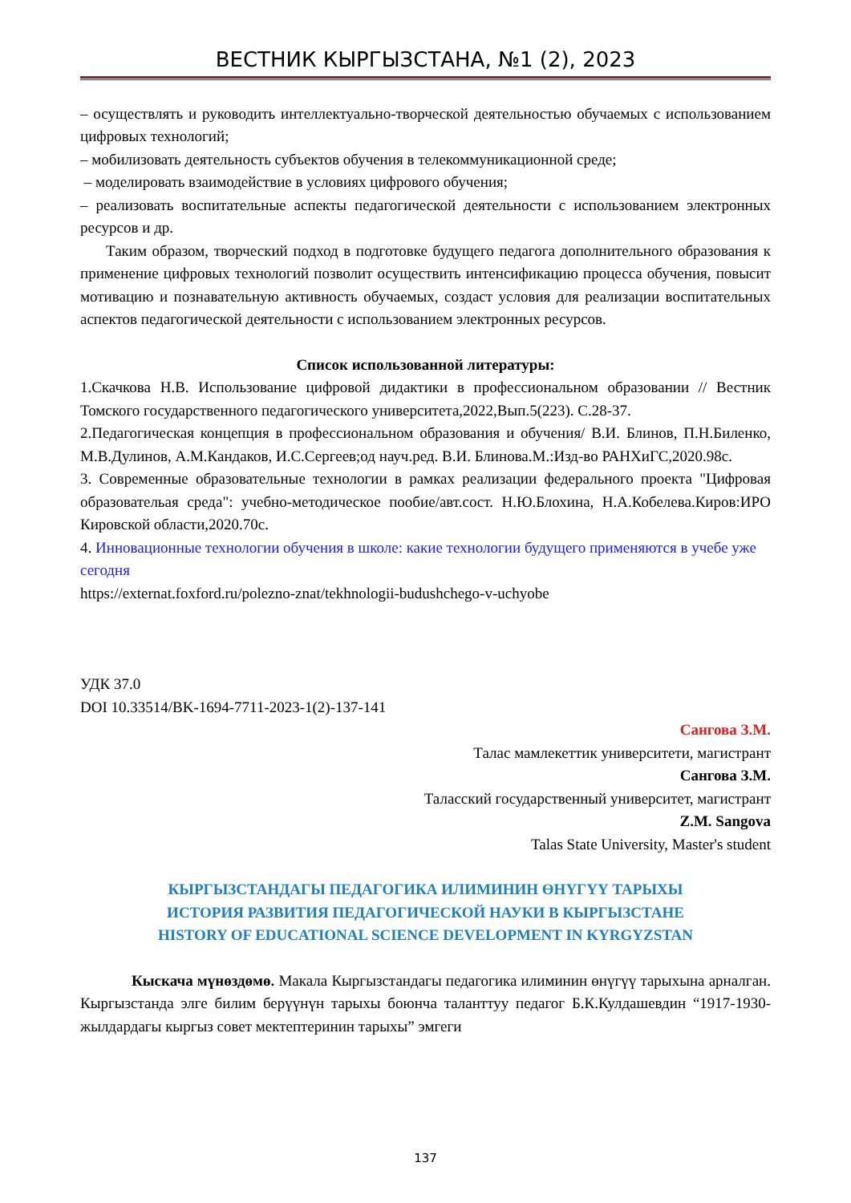ВЕСТНИК КЫРГЫЗСТАНА, №1 (2), 2023
– осуществлять и руководить интеллектуально-творческой деятельностью обучаемых с использованием цифровых технологий;
– мобилизовать деятельность субъектов обучения в телекоммуникационной среде;
– моделировать взаимодействие в условиях цифрового обучения;
– реализовать воспитательные аспекты педагогической деятельности с использованием электронных ресурсов и др.
Таким образом, творческий подход в подготовке будущего педагога дополнительного образования к применение цифровых технологий позволит осуществить интенсификацию процесса обучения, повысит мотивацию и познавательную активность обучаемых, создаст условия для реализации воспитательных аспектов педагогической деятельности с использованием электронных ресурсов.
Список использованной литературы:
1.Скачкова Н.В. Использование цифровой дидактики в профессиональном образовании // Вестник Томского государственного педагогического университета,2022,Вып.5(223). С.28-37.
2.Педагогическая концепция в профессиональном образования и обучения/ В.И. Блинов, П.Н.Биленко, М.В.Дулинов, А.М.Кандаков, И.С.Сергеев;од науч.ред. В.И. Блинова.М.:Изд-во РАНХиГС,2020.98с.
3. Современные образовательные технологии в рамках реализации федерального проекта "Цифровая образовательая среда": учебно-методическое пообие/авт.сост. Н.Ю.Блохина, Н.А.Кобелева.Киров:ИРО Кировской области,2020.70с.
4. Инновационные технологии обучения в школе: какие технологии будущего применяются в учебе уже сегодня
https://externat.foxford.ru/polezno-znat/tekhnologii-budushchego-v-uchyobe
УДК 37.0
DOI 10.33514/BK-1694-7711-2023-1(2)-137-141
Сангова З.М.
Талас мамлекеттик университети, магистрант
Сангова З.М.
Таласский государственный университет, магистрант
Z.M. Sangova
Talas State University, Master's student
КЫРГЫЗСТАНДАГЫ ПЕДАГОГИКА ИЛИМИНИН ӨНҮГҮҮ ТАРЫХЫ
ИСТОРИЯ РАЗВИТИЯ ПЕДАГОГИЧЕСКОЙ НАУКИ В КЫРГЫЗСТАНЕ
HISTORY OF EDUCATIONAL SCIENCE DEVELOPMENT IN KYRGYZSTAN
Кыскача мүнөздөмө. Макала Кыргызстандагы педагогика илиминин өнүгүү тарыхына арналган. Кыргызстанда элге билим берүүнүн тарыхы боюнча таланттуу педагог Б.К.Кулдашевдин “1917-1930-жылдардагы кыргыз совет мектептеринин тарыхы” эмгеги
137